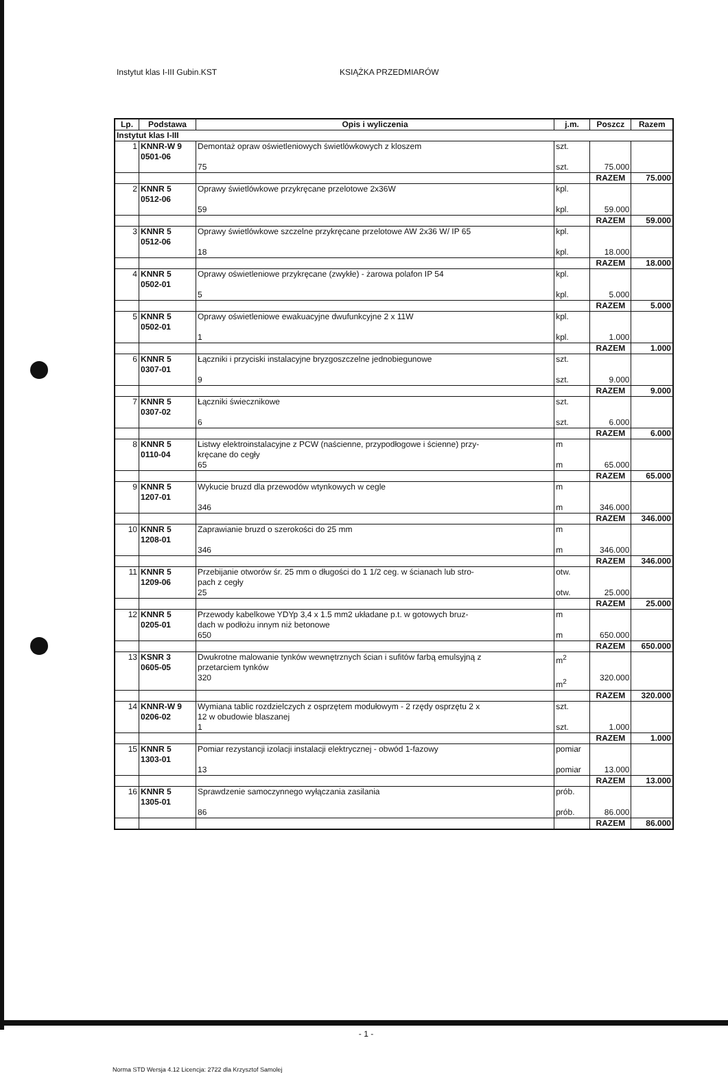Instytut klas I-III Gubin.KST KSIĄŻKA PRZEDMIARÓW
| Lp. | Podstawa | Opis i wyliczenia | j.m. | Poszcz | Razem |
| --- | --- | --- | --- | --- | --- |
| Instytut klas I-III | | | | | |
| 1 | KNNR-W 9 0501-06 | Demontaż opraw oświetleniowych świetlówkowych z kloszem 75 | szt. szt. | 75.000 | |
| | | | | RAZEM | 75.000 |
| 2 | KNNR 5 0512-06 | Oprawy świetlówkowe przykręcane przelotowe 2x36W 59 | kpl. kpl. | 59.000 | |
| | | | | RAZEM | 59.000 |
| 3 | KNNR 5 0512-06 | Oprawy świetlówkowe szczelne przykręcane przelotowe AW 2x36 W/ IP 65 18 | kpl. kpl. | 18.000 | |
| | | | | RAZEM | 18.000 |
| 4 | KNNR 5 0502-01 | Oprawy oświetleniowe przykręcane (zwykłe) - żarowa polafon IP 54 5 | kpl. kpl. | 5.000 | |
| | | | | RAZEM | 5.000 |
| 5 | KNNR 5 0502-01 | Oprawy oświetleniowe ewakuacyjne dwufunkcyjne 2 x 11W 1 | kpl. kpl. | 1.000 | |
| | | | | RAZEM | 1.000 |
| 6 | KNNR 5 0307-01 | Łączniki i przyciski instalacyjne bryzgoszczelne jednobiegunowe 9 | szt. szt. | 9.000 | |
| | | | | RAZEM | 9.000 |
| 7 | KNNR 5 0307-02 | Łączniki świecznikowe 6 | szt. szt. | 6.000 | |
| | | | | RAZEM | 6.000 |
| 8 | KNNR 5 0110-04 | Listwy elektroinstalacyjne z PCW (naścienne, przypodłogowe i ścienne) przy- kręcane do cegły 65 | m m | 65.000 | |
| | | | | RAZEM | 65.000 |
| 9 | KNNR 5 1207-01 | Wykucie bruzd dla przewodów wtynkowych w cegle 346 | m m | 346.000 | |
| | | | | RAZEM | 346.000 |
| 10 | KNNR 5 1208-01 | Zaprawianie bruzd o szerokości do 25 mm 346 | m m | 346.000 | |
| | | | | RAZEM | 346.000 |
| 11 | KNNR 5 1209-06 | Przebijanie otworów śr. 25 mm o długości do 1 1/2 ceg. w ścianach lub stro- pach z cegły 25 | otw. otw. | 25.000 | |
| | | | | RAZEM | 25.000 |
| 12 | KNNR 5 0205-01 | Przewody kabelkowe YDYp 3,4 x 1.5 mm2 układane p.t. w gotowych bruz- dach w podłożu innym niż betonowe 650 | m m | 650.000 | |
| | | | | RAZEM | 650.000 |
| 13 | KSNR 3 0605-05 | Dwukrotne malowanie tynków wewnętrznych ścian i sufitów farbą emulsyjną z przetarciem tynków 320 | m<sup>2</sup> m<sup>2</sup> | 320.000 | |
| | | | | RAZEM | 320.000 |
| 14 | KNNR-W 9 0206-02 | Wymiana tablic rozdzielczych z osprzętem modułowym - 2 rzędy osprzętu 2 x 12 w obudowie blaszanej 1 | szt. szt. | 1.000 | |
| | | | | RAZEM | 1.000 |
| 15 | KNNR 5 1303-01 | Pomiar rezystancji izolacji instalacji elektrycznej - obwód 1-fazowy 13 | pomiar pomiar | 13.000 | |
| | | | | RAZEM | 13.000 |
| 16 | KNNR 5 1305-01 | Sprawdzenie samoczynnego wyłączania zasilania 86 | prób. prób. | 86.000 | |
| | | | | RAZEM | 86.000 |
- 1 -
Norma STD Wersja 4.12 Licencja: 2722 dla Krzysztof Samolej